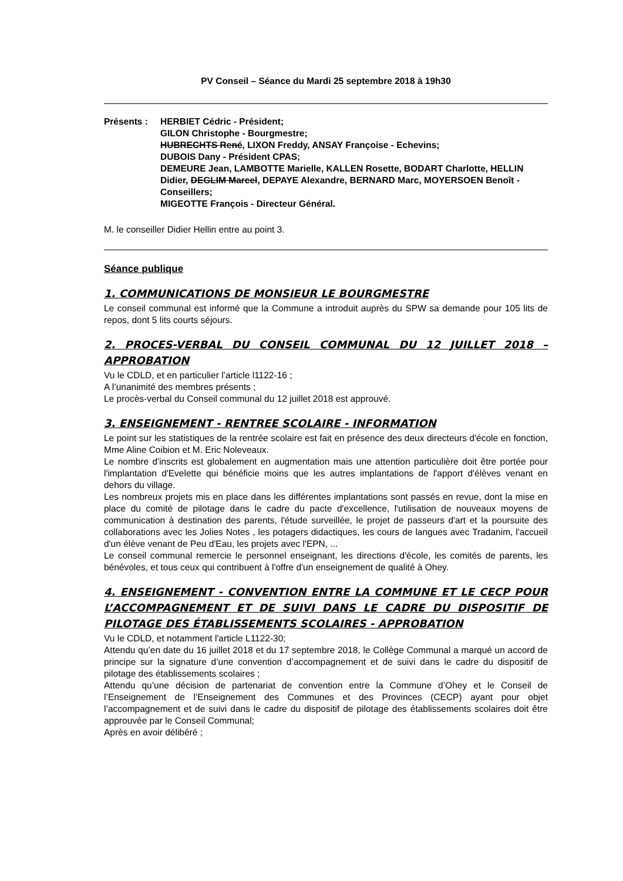PV Conseil – Séance du Mardi 25 septembre 2018 à 19h30
Présents : HERBIET Cédric - Président;
GILON Christophe - Bourgmestre;
HUBRECHTS René, LIXON Freddy, ANSAY Françoise - Echevins;
DUBOIS Dany - Président CPAS;
DEMEURE Jean, LAMBOTTE Marielle, KALLEN Rosette, BODART Charlotte, HELLIN Didier, DEGLIM Marcel, DEPAYE Alexandre, BERNARD Marc, MOYERSOEN Benoît - Conseillers;
MIGEOTTE François - Directeur Général.
M. le conseiller Didier Hellin entre au point 3.
Séance publique
1. COMMUNICATIONS DE MONSIEUR LE BOURGMESTRE
Le conseil communal est informé que la Commune a introduit auprès du SPW sa demande pour 105 lits de repos, dont 5 lits courts séjours.
2. PROCES-VERBAL DU CONSEIL COMMUNAL DU 12 JUILLET 2018 – APPROBATION
Vu le CDLD, et en particulier l’article l1122-16 ;
A l’unanimité des membres présents ;
Le procès-verbal du Conseil communal du 12 juillet 2018 est approuvé.
3. ENSEIGNEMENT - RENTREE SCOLAIRE - INFORMATION
Le point sur les statistiques de la rentrée scolaire est fait en présence des deux directeurs d'école en fonction, Mme Aline Coibion et M. Eric Noleveaux.
Le nombre d'inscrits est globalement en augmentation mais une attention particulière doit être portée pour l'implantation d'Evelette qui bénéficie moins que les autres implantations de l'apport d'élèves venant en dehors du village.
Les nombreux projets mis en place dans les différentes implantations sont passés en revue, dont la mise en place du comité de pilotage dans le cadre du pacte d'excellence, l'utilisation de nouveaux moyens de communication à destination des parents, l'étude surveillée, le projet de passeurs d'art et la poursuite des collaborations avec les Jolies Notes , les potagers didactiques, les cours de langues avec Tradanim, l'accueil d'un élève venant de Peu d'Eau, les projets avec l'EPN, ...
Le conseil communal remercie le personnel enseignant, les directions d'école, les comités de parents, les bénévoles, et tous ceux qui contribuent à l'offre d'un enseignement de qualité à Ohey.
4. ENSEIGNEMENT - CONVENTION ENTRE LA COMMUNE ET LE CECP POUR L’ACCOMPAGNEMENT ET DE SUIVI DANS LE CADRE DU DISPOSITIF DE PILOTAGE DES ÉTABLISSEMENTS SCOLAIRES - APPROBATION
Vu le CDLD, et notamment l'article L1122-30;
Attendu qu’en date du 16 juillet 2018 et du 17 septembre 2018, le Collège Communal a marqué un accord de principe sur la signature d’une convention d’accompagnement et de suivi dans le cadre du dispositif de pilotage des établissements scolaires ;
Attendu qu’une décision de partenariat de convention entre la Commune d’Ohey et le Conseil de l’Enseignement de l’Enseignement des Communes et des Provinces (CECP) ayant pour objet l’accompagnement et de suivi dans le cadre du dispositif de pilotage des établissements scolaires doit être approuvée par le Conseil Communal;
Après en avoir délibéré ;